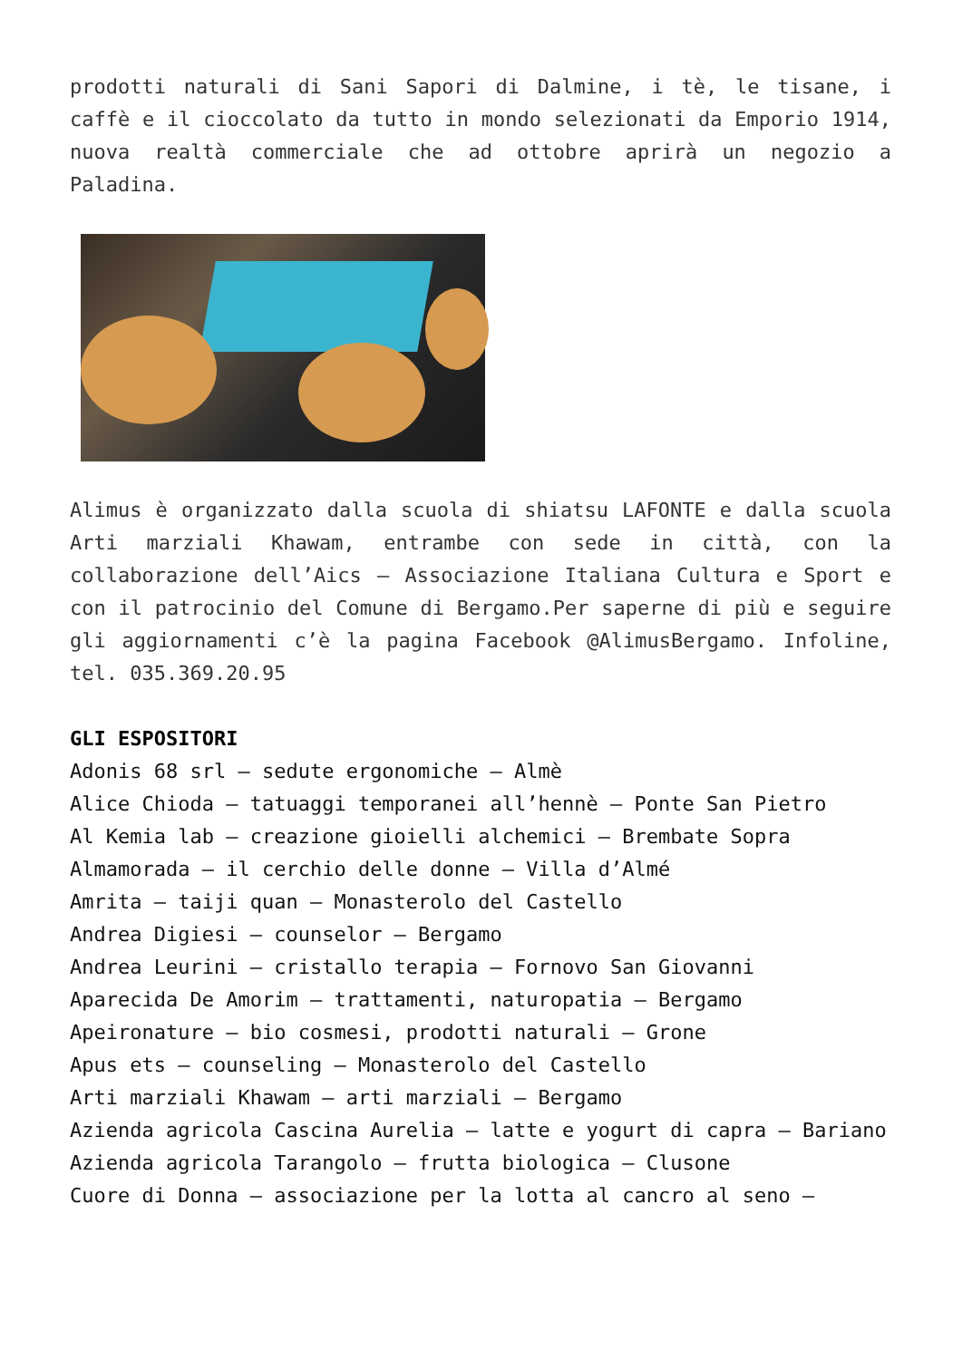prodotti naturali di Sani Sapori di Dalmine, i tè, le tisane, i caffè e il cioccolato da tutto in mondo selezionati da Emporio 1914, nuova realtà commerciale che ad ottobre aprirà un negozio a Paladina.
Alimus è organizzato dalla scuola di shiatsu LAFONTE e dalla scuola Arti marziali Khawam, entrambe con sede in città, con la collaborazione dell’Aics – Associazione Italiana Cultura e Sport e con il patrocinio del Comune di Bergamo.Per saperne di più e seguire gli aggiornamenti c’è la pagina Facebook @AlimusBergamo. Infoline, tel. 035.369.20.95
GLI ESPOSITORI
Adonis 68 srl – sedute ergonomiche – Almè
Alice Chioda – tatuaggi temporanei all’hennè – Ponte San Pietro
Al Kemia lab – creazione gioielli alchemici – Brembate Sopra
Almamorada – il cerchio delle donne – Villa d’Almé
Amrita – taiji quan – Monasterolo del Castello
Andrea Digiesi – counselor – Bergamo
Andrea Leurini – cristallo terapia – Fornovo San Giovanni
Aparecida De Amorim – trattamenti, naturopatia – Bergamo
Apeironature – bio cosmesi, prodotti naturali – Grone
Apus ets – counseling – Monasterolo del Castello
Arti marziali Khawam – arti marziali – Bergamo
Azienda agricola Cascina Aurelia – latte e yogurt di capra – Bariano
Azienda agricola Tarangolo – frutta biologica – Clusone
Cuore di Donna – associazione per la lotta al cancro al seno –